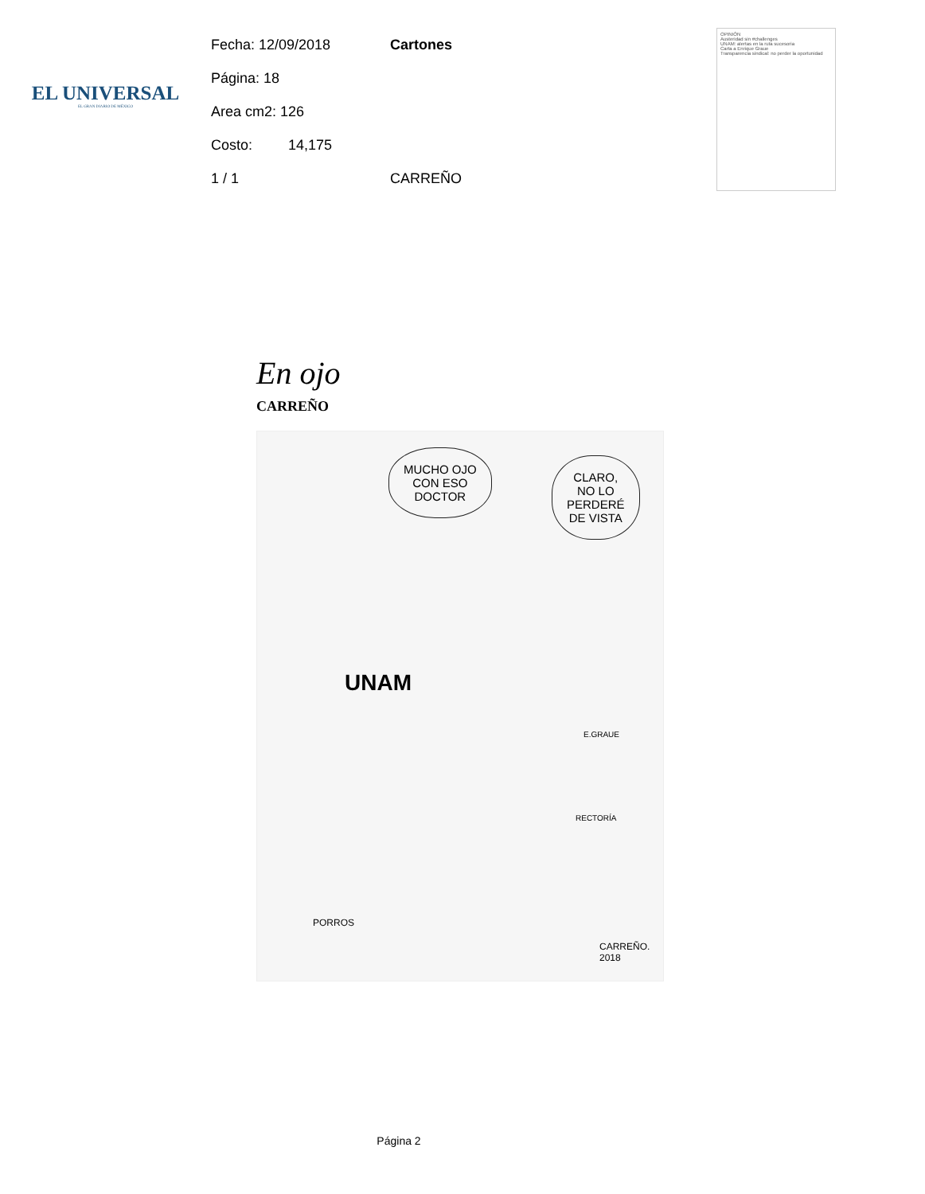EL UNIVERSAL
EL GRAN DIARIO DE MÉXICO
Fecha: 12/09/2018
Página: 18
Area cm2: 126
Costo: 14,175
1 / 1
Cartones
CARREÑO
OPINIÓN
Austeridad sin #challenges
UNAM: alertas en la ruta sucesoria
Carta a Enrique Graue
Transparencia sindical: no perder la oportunidad
En ojo
CARREÑO
MUCHO OJO
CON ESO
DOCTOR
CLARO,
NO LO
PERDERÉ
DE VISTA
UNAM
E.GRAUE
RECTORÍA
PORROS
CARREÑO.
2018
Página 2